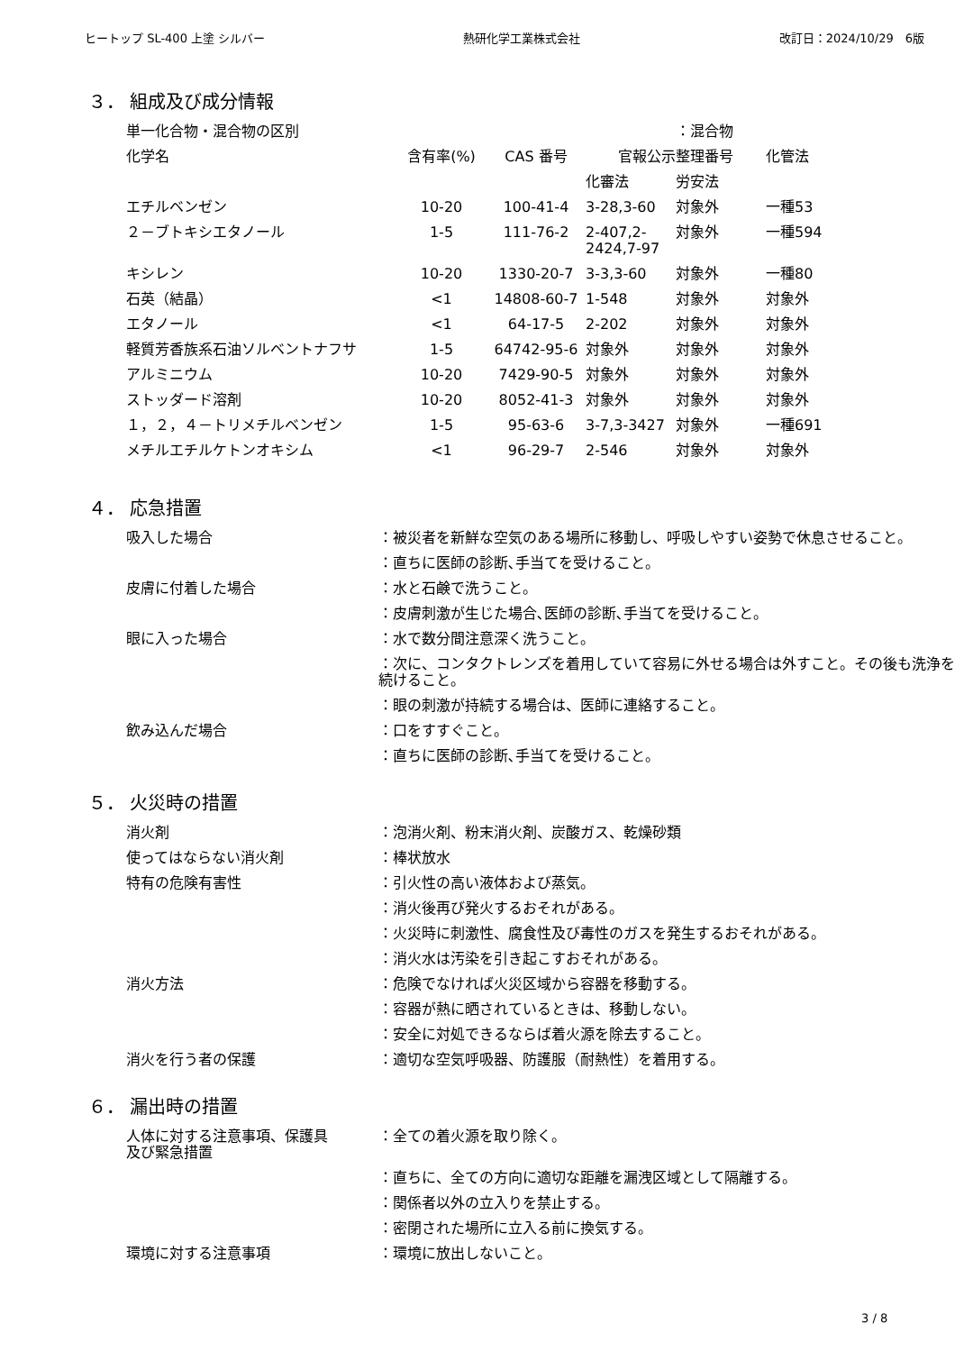ヒートップ SL-400 上塗 シルバー 熱研化学工業株式会社 改訂日：2024/10/29　6版
３． 組成及び成分情報
| 単一化合物・混合物の区別 | | | | ：混合物 | |
| 化学名 | 含有率(%) | CAS 番号 | 官報公示整理番号 | | 化管法 |
| | | | 化審法 | 労安法 | |
| エチルベンゼン | 10-20 | 100-41-4 | 3-28,3-60 | 対象外 | 一種53 |
| ２－ブトキシエタノール | 1-5 | 111-76-2 | 2-407,2- 2424,7-97 | 対象外 | 一種594 |
| キシレン | 10-20 | 1330-20-7 | 3-3,3-60 | 対象外 | 一種80 |
| 石英（結晶） | <1 | 14808-60-7 | 1-548 | 対象外 | 対象外 |
| エタノール | <1 | 64-17-5 | 2-202 | 対象外 | 対象外 |
| 軽質芳香族系石油ソルベントナフサ | 1-5 | 64742-95-6 | 対象外 | 対象外 | 対象外 |
| アルミニウム | 10-20 | 7429-90-5 | 対象外 | 対象外 | 対象外 |
| ストッダード溶剤 | 10-20 | 8052-41-3 | 対象外 | 対象外 | 対象外 |
| １，２，４－トリメチルベンゼン | 1-5 | 95-63-6 | 3-7,3-3427 | 対象外 | 一種691 |
| メチルエチルケトンオキシム | <1 | 96-29-7 | 2-546 | 対象外 | 対象外 |
４． 応急措置
| 吸入した場合 | ：被災者を新鮮な空気のある場所に移動し、呼吸しやすい姿勢で休息させること。 |
| | ：直ちに医師の診断､手当てを受けること。 |
| 皮膚に付着した場合 | ：水と石鹸で洗うこと。 |
| | ：皮膚刺激が生じた場合､医師の診断､手当てを受けること。 |
| 眼に入った場合 | ：水で数分間注意深く洗うこと。 |
| | ：次に、コンタクトレンズを着用していて容易に外せる場合は外すこと。その後も洗浄を続けること。 |
| | ：眼の刺激が持続する場合は、医師に連絡すること。 |
| 飲み込んだ場合 | ：口をすすぐこと。 |
| | ：直ちに医師の診断､手当てを受けること。 |
５． 火災時の措置
| 消火剤 | ：泡消火剤、粉末消火剤、炭酸ガス、乾燥砂類 |
| 使ってはならない消火剤 | ：棒状放水 |
| 特有の危険有害性 | ：引火性の高い液体および蒸気。 |
| | ：消火後再び発火するおそれがある。 |
| | ：火災時に刺激性、腐食性及び毒性のガスを発生するおそれがある。 |
| | ：消火水は汚染を引き起こすおそれがある。 |
| 消火方法 | ：危険でなければ火災区域から容器を移動する。 |
| | ：容器が熱に晒されているときは、移動しない。 |
| | ：安全に対処できるならば着火源を除去すること。 |
| 消火を行う者の保護 | ：適切な空気呼吸器、防護服（耐熱性）を着用する。 |
６． 漏出時の措置
| 人体に対する注意事項、保護具 及び緊急措置 | ：全ての着火源を取り除く。 |
| | ：直ちに、全ての方向に適切な距離を漏洩区域として隔離する。 |
| | ：関係者以外の立入りを禁止する。 |
| | ：密閉された場所に立入る前に換気する。 |
| 環境に対する注意事項 | ：環境に放出しないこと。 |
3 / 8